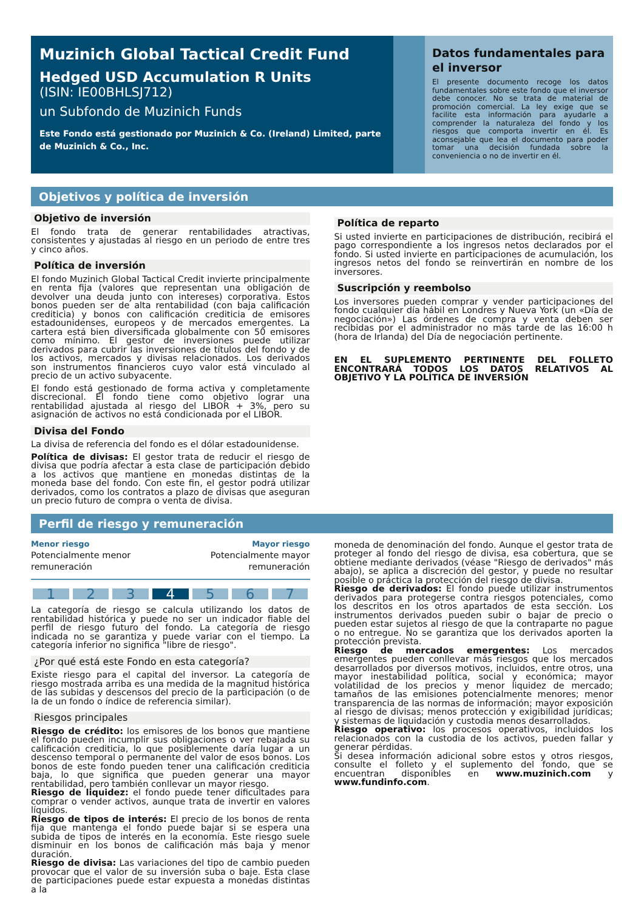Muzinich Global Tactical Credit Fund
Hedged USD Accumulation R Units
(ISIN: IE00BHLSJ712)
un Subfondo de Muzinich Funds
Este Fondo está gestionado por Muzinich & Co. (Ireland) Limited, parte de Muzinich & Co., Inc.
Datos fundamentales para el inversor
El presente documento recoge los datos fundamentales sobre este fondo que el inversor debe conocer. No se trata de material de promoción comercial. La ley exige que se facilite esta información para ayudarle a comprender la naturaleza del fondo y los riesgos que comporta invertir en él. Es aconsejable que lea el documento para poder tomar una decisión fundada sobre la conveniencia o no de invertir en él.
Objetivos y política de inversión
Objetivo de inversión
El fondo trata de generar rentabilidades atractivas, consistentes y ajustadas al riesgo en un periodo de entre tres y cinco años.
Política de inversión
El fondo Muzinich Global Tactical Credit invierte principalmente en renta fija (valores que representan una obligación de devolver una deuda junto con intereses) corporativa. Estos bonos pueden ser de alta rentabilidad (con baja calificación crediticia) y bonos con calificación crediticia de emisores estadounidenses, europeos y de mercados emergentes. La cartera está bien diversificada globalmente con 50 emisores como mínimo. El gestor de inversiones puede utilizar derivados para cubrir las inversiones de títulos del fondo y de los activos, mercados y divisas relacionados. Los derivados son instrumentos financieros cuyo valor está vinculado al precio de un activo subyacente.
El fondo está gestionado de forma activa y completamente discrecional. El fondo tiene como objetivo lograr una rentabilidad ajustada al riesgo del LIBOR + 3%, pero su asignación de activos no está condicionada por el LIBOR.
Divisa del Fondo
La divisa de referencia del fondo es el dólar estadounidense.
Política de divisas: El gestor trata de reducir el riesgo de divisa que podría afectar a esta clase de participación debido a los activos que mantiene en monedas distintas de la moneda base del fondo. Con este fin, el gestor podrá utilizar derivados, como los contratos a plazo de divisas que aseguran un precio futuro de compra o venta de divisa.
Política de reparto
Si usted invierte en participaciones de distribución, recibirá el pago correspondiente a los ingresos netos declarados por el fondo. Si usted invierte en participaciones de acumulación, los ingresos netos del fondo se reinvertirán en nombre de los inversores.
Suscripción y reembolso
Los inversores pueden comprar y vender participaciones del fondo cualquier día hábil en Londres y Nueva York (un «Día de negociación») Las órdenes de compra y venta deben ser recibidas por el administrador no más tarde de las 16:00 h (hora de Irlanda) del Día de negociación pertinente.
EN EL SUPLEMENTO PERTINENTE DEL FOLLETO ENCONTRARÁ TODOS LOS DATOS RELATIVOS AL OBJETIVO Y LA POLÍTICA DE INVERSIÓN
Perfil de riesgo y remuneración
Menor riesgo
Potencialmente menor
remuneración
Mayor riesgo
Potencialmente mayor
remuneración
1 2 3 4 5 6 7
La categoría de riesgo se calcula utilizando los datos de rentabilidad histórica y puede no ser un indicador fiable del perfil de riesgo futuro del fondo. La categoría de riesgo indicada no se garantiza y puede variar con el tiempo. La categoría inferior no significa "libre de riesgo".
¿Por qué está este Fondo en esta categoría?
Existe riesgo para el capital del inversor. La categoría de riesgo mostrada arriba es una medida de la magnitud histórica de las subidas y descensos del precio de la participación (o de la de un fondo o índice de referencia similar).
Riesgos principales
Riesgo de crédito: los emisores de los bonos que mantiene el fondo pueden incumplir sus obligaciones o ver rebajada su calificación crediticia, lo que posiblemente daría lugar a un descenso temporal o permanente del valor de esos bonos. Los bonos de este fondo pueden tener una calificación crediticia baja, lo que significa que pueden generar una mayor rentabilidad, pero también conllevar un mayor riesgo.
Riesgo de liquidez: el fondo puede tener dificultades para comprar o vender activos, aunque trata de invertir en valores líquidos.
Riesgo de tipos de interés: El precio de los bonos de renta fija que mantenga el fondo puede bajar si se espera una subida de tipos de interés en la economía. Este riesgo suele disminuir en los bonos de calificación más baja y menor duración.
Riesgo de divisa: Las variaciones del tipo de cambio pueden provocar que el valor de su inversión suba o baje. Esta clase de participaciones puede estar expuesta a monedas distintas a la
moneda de denominación del fondo. Aunque el gestor trata de proteger al fondo del riesgo de divisa, esa cobertura, que se obtiene mediante derivados (véase "Riesgo de derivados" más abajo), se aplica a discreción del gestor, y puede no resultar posible o práctica la protección del riesgo de divisa.
Riesgo de derivados: El fondo puede utilizar instrumentos derivados para protegerse contra riesgos potenciales, como los descritos en los otros apartados de esta sección. Los instrumentos derivados pueden subir o bajar de precio o pueden estar sujetos al riesgo de que la contraparte no pague o no entregue. No se garantiza que los derivados aporten la protección prevista.
Riesgo de mercados emergentes: Los mercados emergentes pueden conllevar más riesgos que los mercados desarrollados por diversos motivos, incluidos, entre otros, una mayor inestabilidad política, social y económica; mayor volatilidad de los precios y menor liquidez de mercado; tamaños de las emisiones potencialmente menores; menor transparencia de las normas de información; mayor exposición al riesgo de divisas; menos protección y exigibilidad jurídicas; y sistemas de liquidación y custodia menos desarrollados.
Riesgo operativo: los procesos operativos, incluidos los relacionados con la custodia de los activos, pueden fallar y generar pérdidas.
Si desea información adicional sobre estos y otros riesgos, consulte el folleto y el suplemento del fondo, que se encuentran disponibles en www.muzinich.com y www.fundinfo.com.